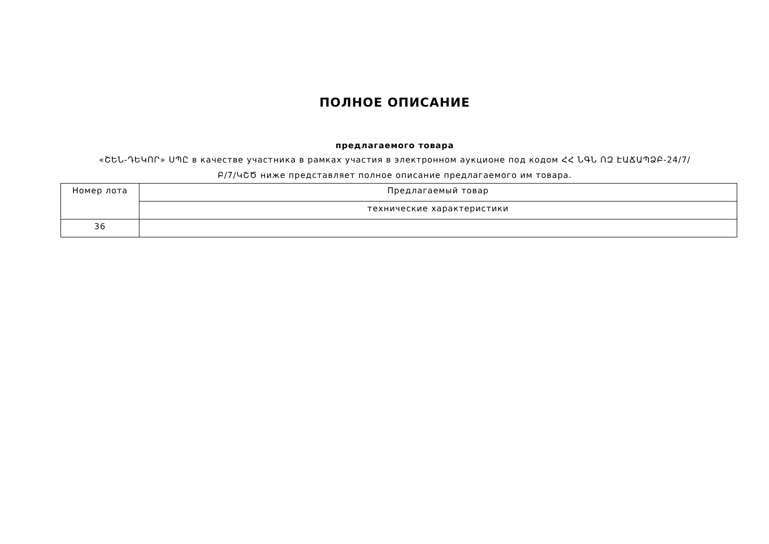ПОЛНОЕ ОПИСАНИЕ
предлагаемого товара
«ՇԵՆ-ԴԵԿՈՐ» ՍՊԸ в качестве участника в рамках участия в электронном аукционе под кодом ՀՀ ՆԳՆ ՈԶ ԷԱՃԱՊՁԲ-24/7/Բ/7/ԿՇԾ ниже представляет полное описание предлагаемого им товара.
| Номер лота | Предлагаемый товар |
| | технические характеристики |
| 36 | |